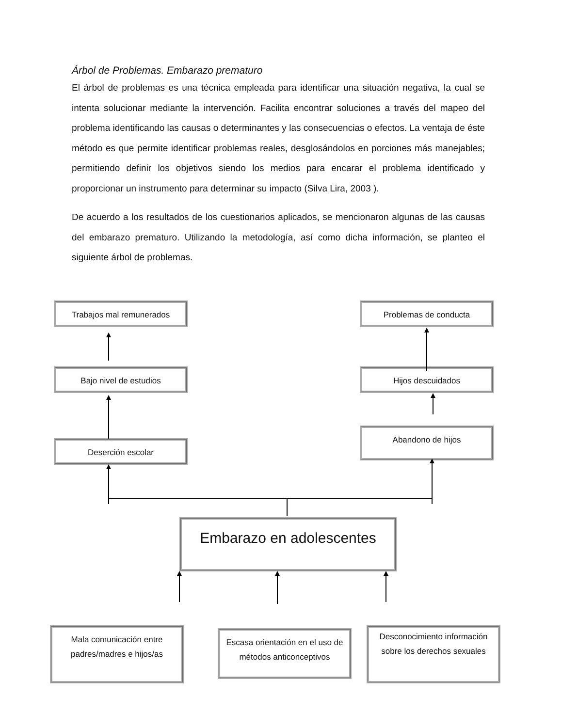Árbol de Problemas. Embarazo prematuro
El árbol de problemas es una técnica empleada para identificar una situación negativa, la cual se intenta solucionar mediante la intervención. Facilita encontrar soluciones a través del mapeo del problema identificando las causas o determinantes y las consecuencias o efectos. La ventaja de éste método es que permite identificar problemas reales, desglosándolos en porciones más manejables; permitiendo definir los objetivos siendo los medios para encarar el problema identificado y proporcionar un instrumento para determinar su impacto (Silva Lira, 2003 ).
De acuerdo a los resultados de los cuestionarios aplicados, se mencionaron algunas de las causas del embarazo prematuro. Utilizando la metodología, así como dicha información, se planteo el siguiente árbol de problemas.
Trabajos mal remunerados Problemas de conducta
Bajo nivel de estudios Hijos descuidados
Abandono de hijos
Deserción escolar
Embarazo en adolescentes
Mala comunicación entre padres/madres e hijos/as
Escasa orientación en el uso de métodos anticonceptivos
Desconocimiento información sobre los derechos sexuales